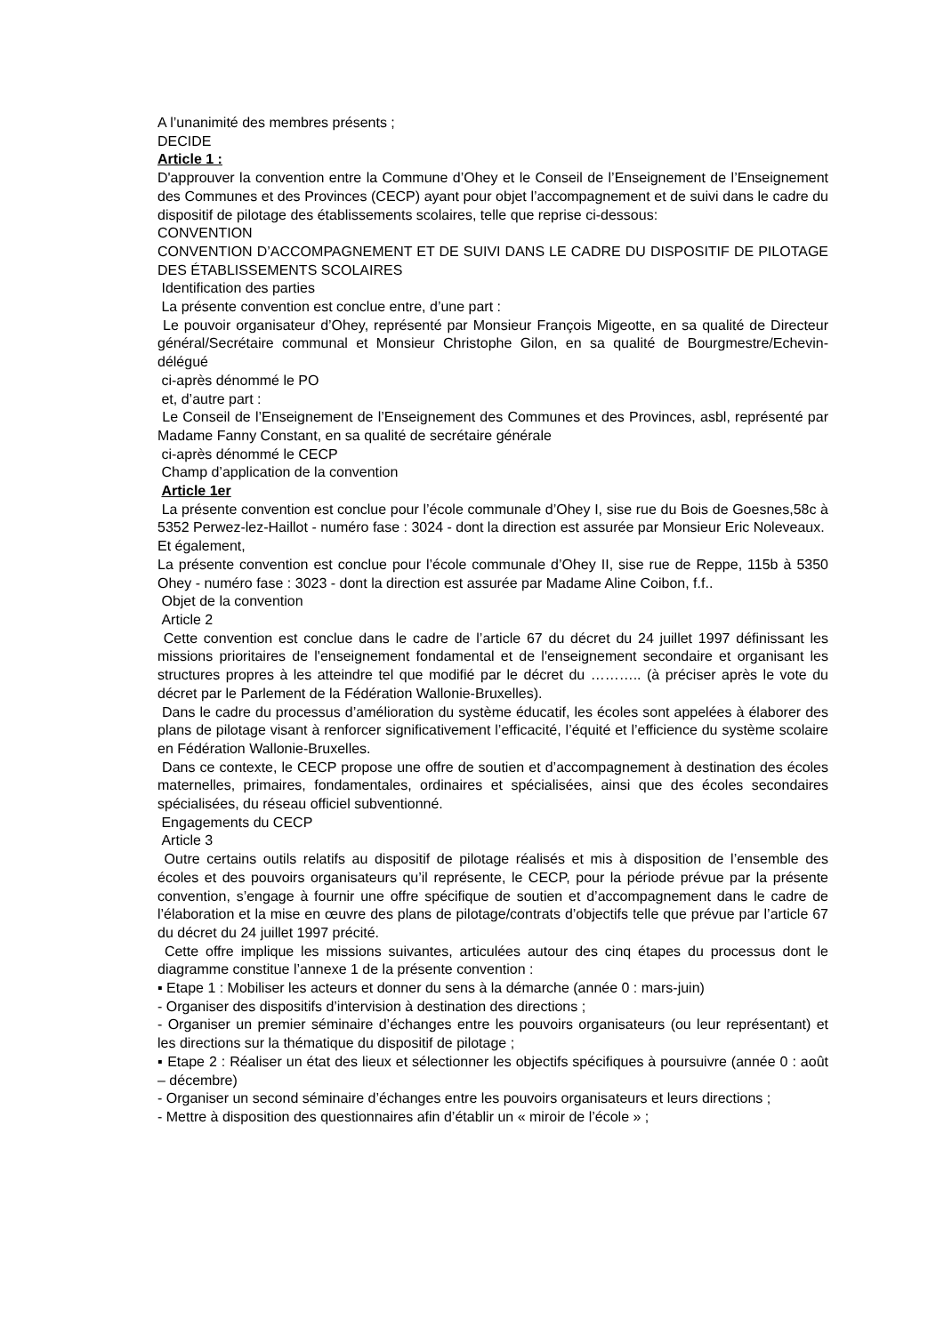A l’unanimité des membres présents ;
DECIDE
Article 1 :
D'approuver la convention entre la Commune d’Ohey et le Conseil de l’Enseignement de l’Enseignement des Communes et des Provinces (CECP) ayant pour objet l’accompagnement et de suivi dans le cadre du dispositif de pilotage des établissements scolaires, telle que reprise ci-dessous:
CONVENTION
CONVENTION D’ACCOMPAGNEMENT ET DE SUIVI DANS LE CADRE DU DISPOSITIF DE PILOTAGE DES ÉTABLISSEMENTS SCOLAIRES
Identification des parties
La présente convention est conclue entre, d’une part :
Le pouvoir organisateur d’Ohey, représenté par Monsieur François Migeotte, en sa qualité de Directeur général/Secrétaire communal et Monsieur Christophe Gilon, en sa qualité de Bourgmestre/Echevin-délégué
ci-après dénommé le PO
et, d’autre part :
Le Conseil de l’Enseignement de l’Enseignement des Communes et des Provinces, asbl, représenté par Madame Fanny Constant, en sa qualité de secrétaire générale
ci-après dénommé le CECP
Champ d’application de la convention
Article 1er
La présente convention est conclue pour l’école communale d’Ohey I, sise rue du Bois de Goesnes,58c à 5352 Perwez-lez-Haillot - numéro fase : 3024 - dont la direction est assurée par Monsieur Eric Noleveaux.
Et également,
La présente convention est conclue pour l’école communale d’Ohey II, sise rue de Reppe, 115b à 5350 Ohey - numéro fase : 3023 - dont la direction est assurée par Madame Aline Coibon, f.f..
Objet de la convention
Article 2
Cette convention est conclue dans le cadre de l’article 67 du décret du 24 juillet 1997 définissant les missions prioritaires de l'enseignement fondamental et de l'enseignement secondaire et organisant les structures propres à les atteindre tel que modifié par le décret du ……….. (à préciser après le vote du décret par le Parlement de la Fédération Wallonie-Bruxelles).
Dans le cadre du processus d’amélioration du système éducatif, les écoles sont appelées à élaborer des plans de pilotage visant à renforcer significativement l’efficacité, l’équité et l’efficience du système scolaire en Fédération Wallonie-Bruxelles.
Dans ce contexte, le CECP propose une offre de soutien et d’accompagnement à destination des écoles maternelles, primaires, fondamentales, ordinaires et spécialisées, ainsi que des écoles secondaires spécialisées, du réseau officiel subventionné.
Engagements du CECP
Article 3
Outre certains outils relatifs au dispositif de pilotage réalisés et mis à disposition de l’ensemble des écoles et des pouvoirs organisateurs qu’il représente, le CECP, pour la période prévue par la présente convention, s’engage à fournir une offre spécifique de soutien et d’accompagnement dans le cadre de l’élaboration et la mise en œuvre des plans de pilotage/contrats d’objectifs telle que prévue par l’article 67 du décret du 24 juillet 1997 précité.
Cette offre implique les missions suivantes, articulées autour des cinq étapes du processus dont le diagramme constitue l’annexe 1 de la présente convention :
▪ Etape 1 : Mobiliser les acteurs et donner du sens à la démarche (année 0 : mars-juin)
- Organiser des dispositifs d’intervision à destination des directions ;
- Organiser un premier séminaire d’échanges entre les pouvoirs organisateurs (ou leur représentant) et les directions sur la thématique du dispositif de pilotage ;
▪ Etape 2 : Réaliser un état des lieux et sélectionner les objectifs spécifiques à poursuivre (année 0 : août – décembre)
- Organiser un second séminaire d’échanges entre les pouvoirs organisateurs et leurs directions ;
- Mettre à disposition des questionnaires afin d’établir un « miroir de l’école » ;